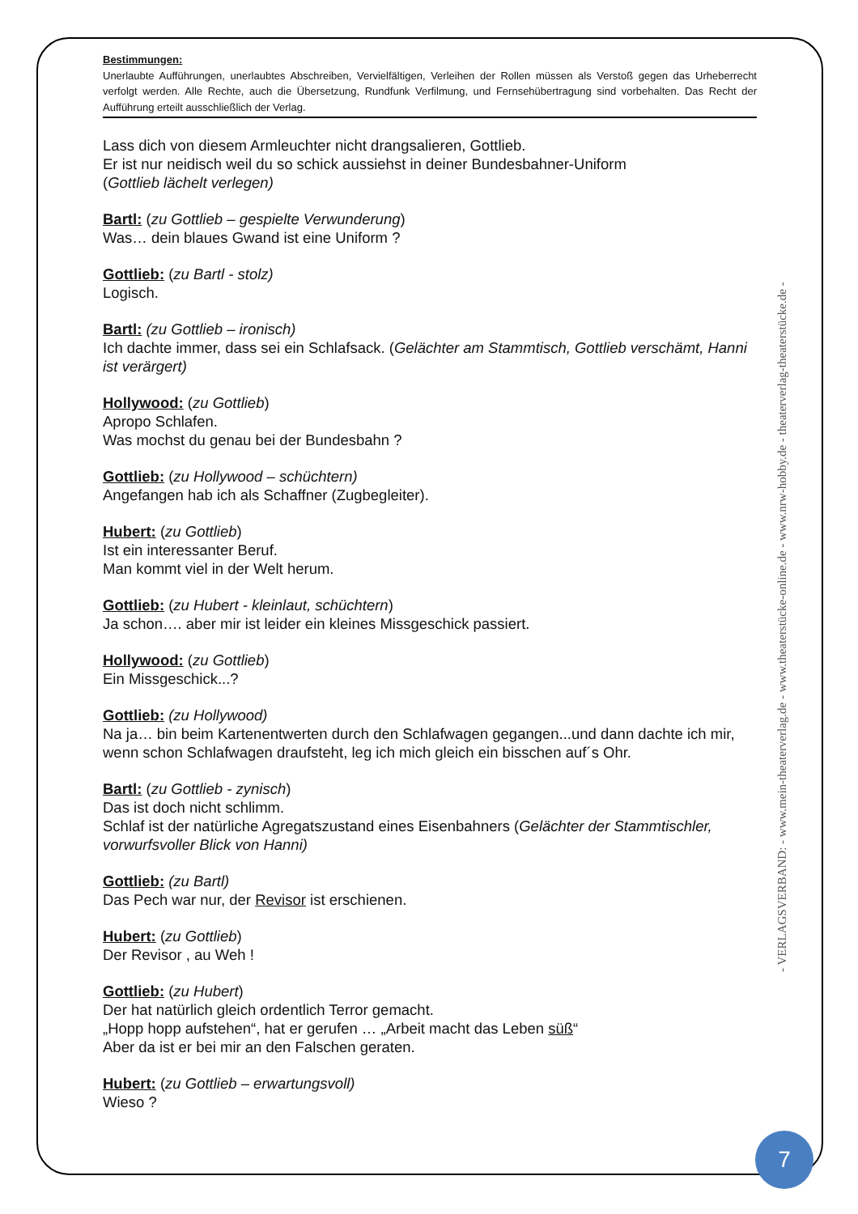Bestimmungen:
Unerlaubte Aufführungen, unerlaubtes Abschreiben, Vervielfältigen, Verleihen der Rollen müssen als Verstoß gegen das Urheberrecht verfolgt werden. Alle Rechte, auch die Übersetzung, Rundfunk Verfilmung, und Fernsehübertragung sind vorbehalten. Das Recht der Aufführung erteilt ausschließlich der Verlag.
Lass dich von diesem Armleuchter nicht drangsalieren, Gottlieb.
Er ist nur neidisch weil du so schick aussiehst in deiner Bundesbahner-Uniform
(Gottlieb lächelt verlegen)
Bartl: (zu Gottlieb – gespielte Verwunderung)
Was… dein blaues Gwand ist eine Uniform ?
Gottlieb: (zu Bartl - stolz)
Logisch.
Bartl: (zu Gottlieb – ironisch)
Ich dachte immer, dass sei ein Schlafsack. (Gelächter am Stammtisch, Gottlieb verschämt, Hanni ist verärgert)
Hollywood: (zu Gottlieb)
Apropo Schlafen.
Was mochst du genau bei der Bundesbahn ?
Gottlieb: (zu Hollywood – schüchtern)
Angefangen hab ich als Schaffner (Zugbegleiter).
Hubert: (zu Gottlieb)
Ist ein interessanter Beruf.
Man kommt viel in der Welt herum.
Gottlieb: (zu Hubert - kleinlaut, schüchtern)
Ja schon…. aber mir ist leider ein kleines Missgeschick passiert.
Hollywood: (zu Gottlieb)
Ein Missgeschick...?
Gottlieb: (zu Hollywood)
Na ja… bin beim Kartenentwerten durch den Schlafwagen gegangen...und dann dachte ich mir, wenn schon Schlafwagen draufsteht, leg ich mich gleich ein bisschen auf´s Ohr.
Bartl: (zu Gottlieb - zynisch)
Das ist doch nicht schlimm.
Schlaf ist der natürliche Agregatszustand eines Eisenbahners (Gelächter der Stammtischler, vorwurfsvoller Blick von Hanni)
Gottlieb: (zu Bartl)
Das Pech war nur, der Revisor ist erschienen.
Hubert: (zu Gottlieb)
Der Revisor , au Weh !
Gottlieb: (zu Hubert)
Der hat natürlich gleich ordentlich Terror gemacht.
„Hopp hopp aufstehen“, hat er gerufen … „Arbeit macht das Leben süß“
Aber da ist er bei mir an den Falschen geraten.
Hubert: (zu Gottlieb – erwartungsvoll)
Wieso ?
- VERLAGSVERBAND: - www.mein-theaterverlag.de - www.theaterstücke-online.de - www.nrw-hobby.de - theaterverlag-theaterstücke.de -
7